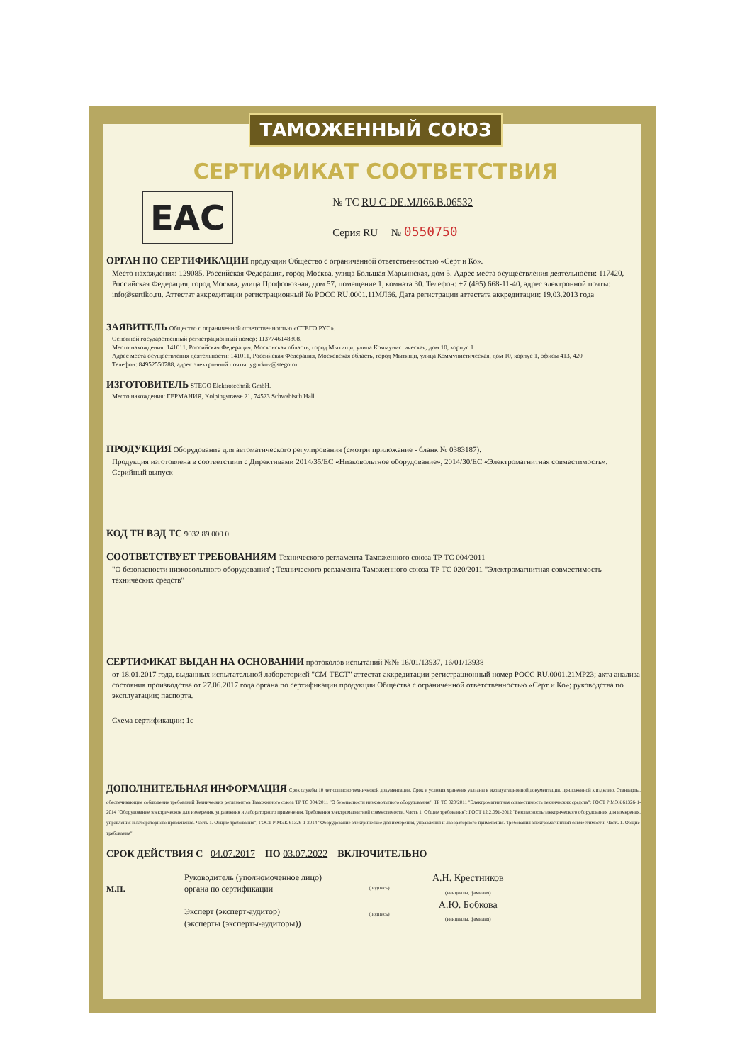ТАМОЖЕННЫЙ СОЮЗ
СЕРТИФИКАТ СООТВЕТСТВИЯ
EAC
№ ТС RU C-DE.МЛ66.В.06532
Серия RU № 0550750
ОРГАН ПО СЕРТИФИКАЦИИ продукции Общество с ограниченной ответственностью «Серт и Ко».
Место нахождения: 129085, Российская Федерация, город Москва, улица Большая Марьинская, дом 5. Адрес места осуществления деятельности: 117420, Российская Федерация, город Москва, улица Профсоюзная, дом 57, помещение 1, комната 30. Телефон: +7 (495) 668-11-40, адрес электронной почты: info@sertiko.ru. Аттестат аккредитации регистрационный № РОСС RU.0001.11МЛ66. Дата регистрации аттестата аккредитации: 19.03.2013 года
ЗАЯВИТЕЛЬ Общество с ограниченной ответственностью «СТЕГО РУС».
Основной государственный регистрационный номер: 1137746148308.
Место нахождения: 141011, Российская Федерация, Московская область, город Мытищи, улица Коммунистическая, дом 10, корпус 1
Адрес места осуществления деятельности: 141011, Российская Федерация, Московская область, город Мытищи, улица Коммунистическая, дом 10, корпус 1, офисы 413, 420
Телефон: 84952550788, адрес электронной почты: ygurkov@stego.ru
ИЗГОТОВИТЕЛЬ STEGO Elektrotechnik GmbH.
Место нахождения: ГЕРМАНИЯ, Kolpingstrasse 21, 74523 Schwabisch Hall
ПРОДУКЦИЯ Оборудование для автоматического регулирования (смотри приложение - бланк № 0383187).
Продукция изготовлена в соответствии с Директивами 2014/35/ЕС «Низковольтное оборудование», 2014/30/ЕС «Электромагнитная совместимость».
Серийный выпуск
КОД ТН ВЭД ТС 9032 89 000 0
СООТВЕТСТВУЕТ ТРЕБОВАНИЯМ Технического регламента Таможенного союза ТР ТС 004/2011
"О безопасности низковольтного оборудования"; Технического регламента Таможенного союза ТР ТС 020/2011 "Электромагнитная совместимость технических средств"
СЕРТИФИКАТ ВЫДАН НА ОСНОВАНИИ протоколов испытаний №№ 16/01/13937, 16/01/13938
от 18.01.2017 года, выданных испытательной лабораторией "СМ-ТЕСТ" аттестат аккредитации регистрационный номер РОСС RU.0001.21МР23; акта анализа состояния производства от 27.06.2017 года органа по сертификации продукции Общества с ограниченной ответственностью «Серт и Ко»; руководства по эксплуатации; паспорта.
Схема сертификации: 1с
ДОПОЛНИТЕЛЬНАЯ ИНФОРМАЦИЯ Срок службы 10 лет согласно технической документации. Срок и условия хранения указаны в эксплуатационной документации, приложенной к изделию. Стандарты, обеспечивающие соблюдение требований Технических регламентов Таможенного союза ТР ТС 004/2011 "О безопасности низковольтного оборудования", ТР ТС 020/2011 "Электромагнитная совместимость технических средств": ГОСТ Р МЭК 61326-1-2014 "Оборудование электрическое для измерения, управления и лабораторного применения. Требования электромагнитной совместимости. Часть 1. Общие требования"; ГОСТ 12.2.091-2012 "Безопасность электрического оборудования для измерения, управления и лабораторного применения. Часть 1. Общие требования", ГОСТ Р МЭК 61326-1-2014 "Оборудование электрическое для измерения, управления и лабораторного применения. Требования электромагнитной совместимости. Часть 1. Общие требования".
СРОК ДЕЙСТВИЯ С 04.07.2017 ПО 03.07.2022 ВКЛЮЧИТЕЛЬНО
М.П. Руководитель (уполномоченное лицо) органа по сертификации
Эксперт (эксперт-аудитор)
(эксперты (эксперты-аудиторы))
(подпись)
(подпись)
А.Н. Крестников
(инициалы, фамилия)
А.Ю. Бобкова
(инициалы, фамилия)